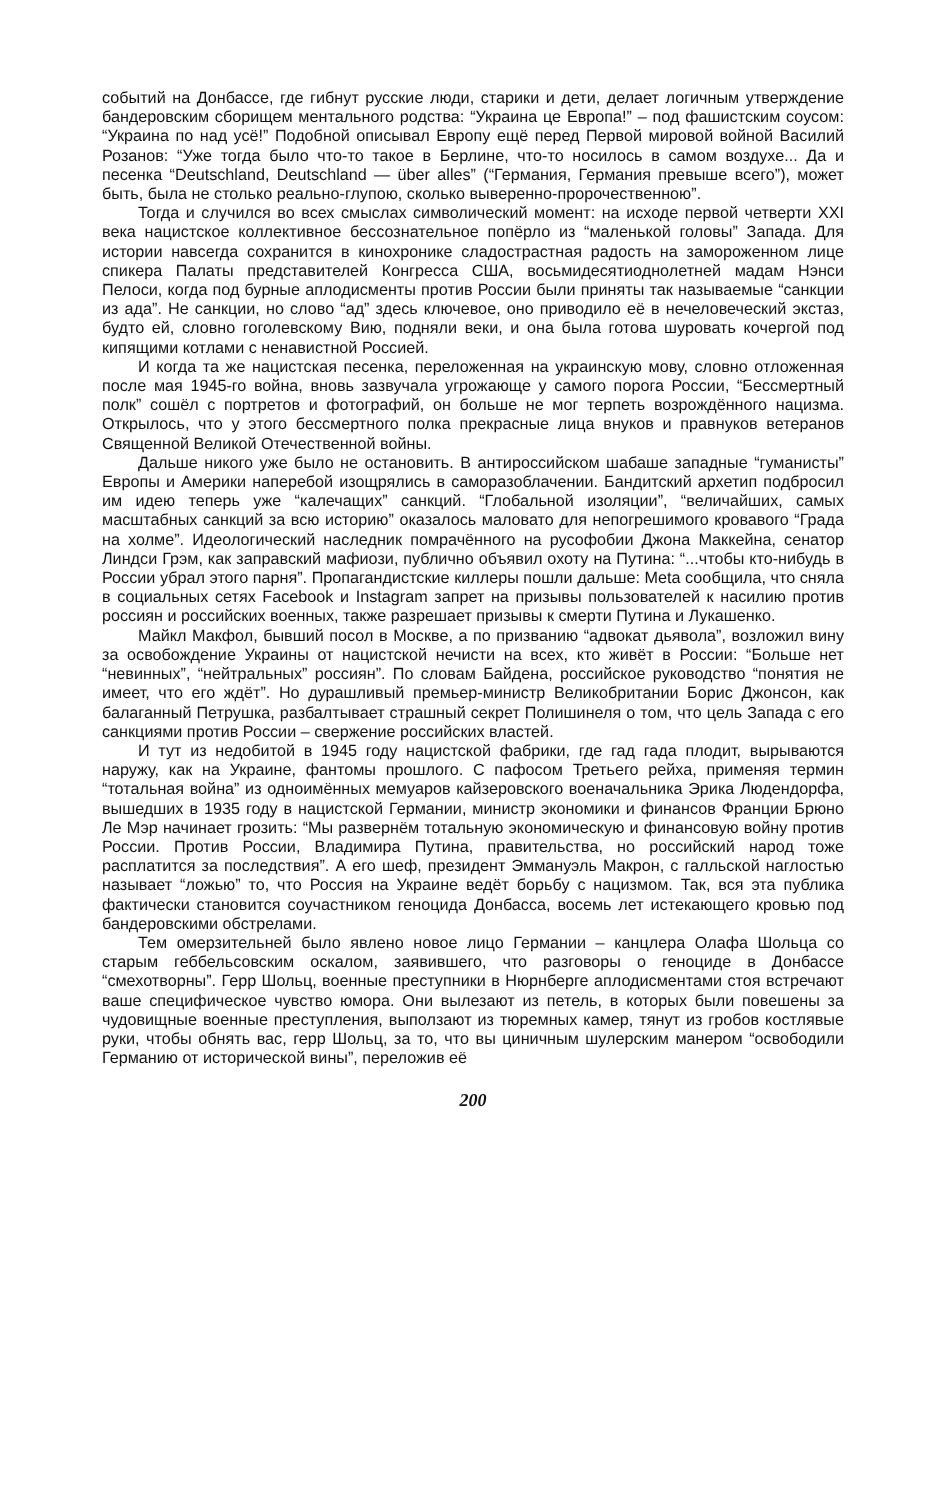событий на Донбассе, где гибнут русские люди, старики и дети, делает логичным утверждение бандеровским сборищем ментального родства: “Украина це Европа!” – под фашистским соусом: “Украина по над усё!” Подобной описывал Европу ещё перед Первой мировой войной Василий Розанов: “Уже тогда было что-то такое в Берлине, что-то носилось в самом воздухе... Да и песенка “Deutschland, Deutschland — über alles” (“Германия, Германия превыше всего”), может быть, была не столько реально-глупою, сколько выверенно-пророчественною”.
Тогда и случился во всех смыслах символический момент: на исходе первой четверти XXI века нацистское коллективное бессознательное попёрло из “маленькой головы” Запада. Для истории навсегда сохранится в кинохронике сладострастная радость на замороженном лице спикера Палаты представителей Конгресса США, восьмидесятиоднолетней мадам Нэнси Пелоси, когда под бурные аплодисменты против России были приняты так называемые “санкции из ада”. Не санкции, но слово “ад” здесь ключевое, оно приводило её в нечеловеческий экстаз, будто ей, словно гоголевскому Вию, подняли веки, и она была готова шуровать кочергой под кипящими котлами с ненавистной Россией.
И когда та же нацистская песенка, переложенная на украинскую мову, словно отложенная после мая 1945-го война, вновь зазвучала угрожающе у самого порога России, “Бессмертный полк” сошёл с портретов и фотографий, он больше не мог терпеть возрождённого нацизма. Открылось, что у этого бессмертного полка прекрасные лица внуков и правнуков ветеранов Священной Великой Отечественной войны.
Дальше никого уже было не остановить. В антироссийском шабаше западные “гуманисты” Европы и Америки наперебой изощрялись в саморазоблачении. Бандитский архетип подбросил им идею теперь уже “калечащих” санкций. “Глобальной изоляции”, “величайших, самых масштабных санкций за всю историю” оказалось маловато для непогрешимого кровавого “Града на холме”. Идеологический наследник помрачённого на русофобии Джона Маккейна, сенатор Линдси Грэм, как заправский мафиози, публично объявил охоту на Путина: “...чтобы кто-нибудь в России убрал этого парня”. Пропагандистские киллеры пошли дальше: Meta сообщила, что сняла в социальных сетях Facebook и Instagram запрет на призывы пользователей к насилию против россиян и российских военных, также разрешает призывы к смерти Путина и Лукашенко.
Майкл Макфол, бывший посол в Москве, а по призванию “адвокат дьявола”, возложил вину за освобождение Украины от нацистской нечисти на всех, кто живёт в России: “Больше нет “невинных”, “нейтральных” россиян”. По словам Байдена, российское руководство “понятия не имеет, что его ждёт”. Но дурашливый премьер-министр Великобритании Борис Джонсон, как балаганный Петрушка, разбалтывает страшный секрет Полишинеля о том, что цель Запада с его санкциями против России – свержение российских властей.
И тут из недобитой в 1945 году нацистской фабрики, где гад гада плодит, вырываются наружу, как на Украине, фантомы прошлого. С пафосом Третьего рейха, применяя термин “тотальная война” из одноимённых мемуаров кайзеровского военачальника Эрика Людендорфа, вышедших в 1935 году в нацистской Германии, министр экономики и финансов Франции Брюно Ле Мэр начинает грозить: “Мы развернём тотальную экономическую и финансовую войну против России. Против России, Владимира Путина, правительства, но российский народ тоже расплатится за последствия”. А его шеф, президент Эммануэль Макрон, с галльской наглостью называет “ложью” то, что Россия на Украине ведёт борьбу с нацизмом. Так, вся эта публика фактически становится соучастником геноцида Донбасса, восемь лет истекающего кровью под бандеровскими обстрелами.
Тем омерзительней было явлено новое лицо Германии – канцлера Олафа Шольца со старым геббельсовским оскалом, заявившего, что разговоры о геноциде в Донбассе “смехотворны”. Герр Шольц, военные преступники в Нюрнберге аплодисментами стоя встречают ваше специфическое чувство юмора. Они вылезают из петель, в которых были повешены за чудовищные военные преступления, выползают из тюремных камер, тянут из гробов костлявые руки, чтобы обнять вас, герр Шольц, за то, что вы циничным шулерским манером “освободили Германию от исторической вины”, переложив её
200